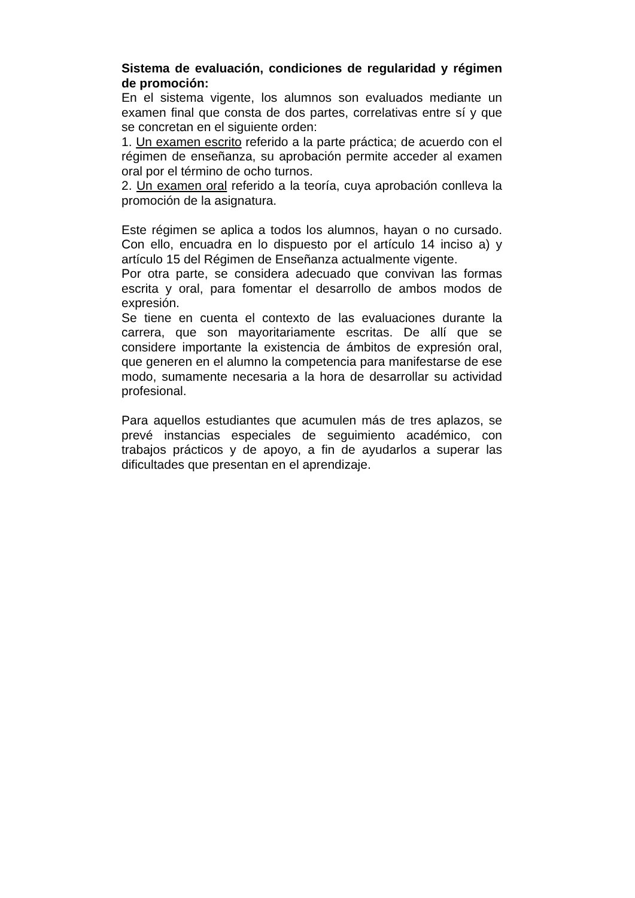Sistema de evaluación, condiciones de regularidad y régimen de promoción:
En el sistema vigente, los alumnos son evaluados mediante un examen final que consta de dos partes, correlativas entre sí y que se concretan en el siguiente orden:
1. Un examen escrito referido a la parte práctica; de acuerdo con el régimen de enseñanza, su aprobación permite acceder al examen oral por el término de ocho turnos.
2. Un examen oral referido a la teoría, cuya aprobación conlleva la promoción de la asignatura.
Este régimen se aplica a todos los alumnos, hayan o no cursado. Con ello, encuadra en lo dispuesto por el artículo 14 inciso a) y artículo 15 del Régimen de Enseñanza actualmente vigente.
Por otra parte, se considera adecuado que convivan las formas escrita y oral, para fomentar el desarrollo de ambos modos de expresión.
Se tiene en cuenta el contexto de las evaluaciones durante la carrera, que son mayoritariamente escritas. De allí que se considere importante la existencia de ámbitos de expresión oral, que generen en el alumno la competencia para manifestarse de ese modo, sumamente necesaria a la hora de desarrollar su actividad profesional.
Para aquellos estudiantes que acumulen más de tres aplazos, se prevé instancias especiales de seguimiento académico, con trabajos prácticos y de apoyo, a fin de ayudarlos a superar las dificultades que presentan en el aprendizaje.